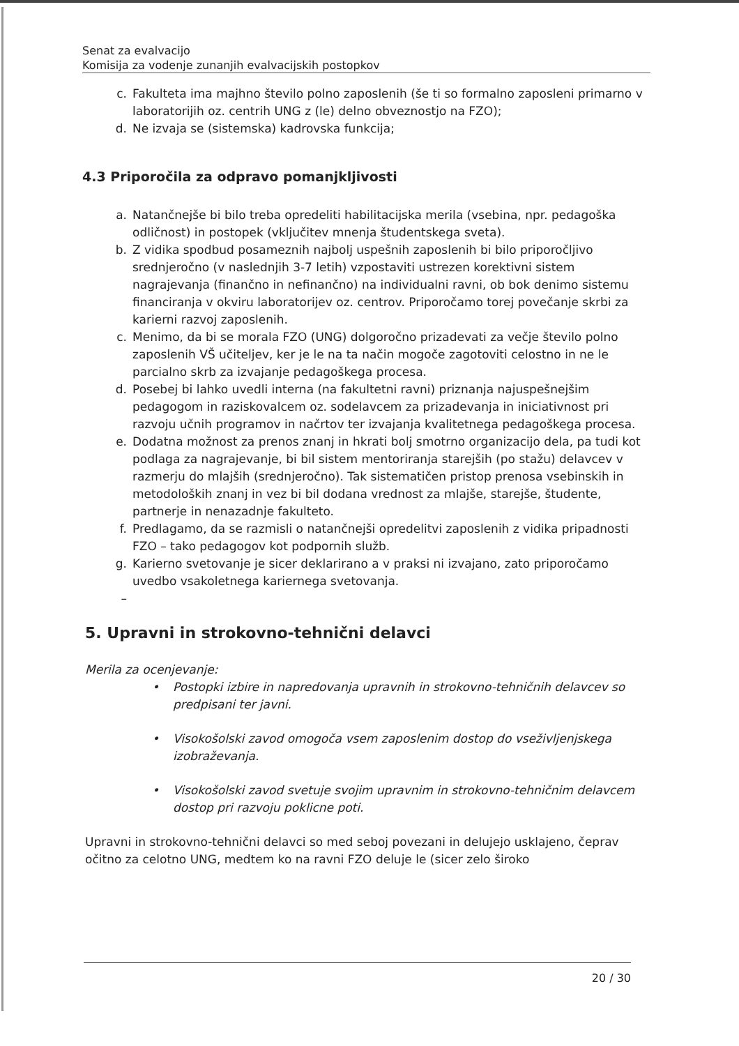Senat za evalvacijo
Komisija za vodenje zunanjih evalvacijskih postopkov
c. Fakulteta ima majhno število polno zaposlenih (še ti so formalno zaposleni primarno v laboratorijih oz. centrih UNG z (le) delno obveznostjo na FZO);
d. Ne izvaja se (sistemska) kadrovska funkcija;
4.3 Priporočila za odpravo pomanjkljivosti
a. Natančnejše bi bilo treba opredeliti habilitacijska merila (vsebina, npr. pedagoška odličnost) in postopek (vključitev mnenja študentskega sveta).
b. Z vidika spodbud posameznih najbolj uspešnih zaposlenih bi bilo priporočljivo srednjeročno (v naslednjih 3-7 letih) vzpostaviti ustrezen korektivni sistem nagrajevanja (finančno in nefinančno) na individualni ravni, ob bok denimo sistemu financiranja v okviru laboratorijev oz. centrov. Priporočamo torej povečanje skrbi za karierni razvoj zaposlenih.
c. Menimo, da bi se morala FZO (UNG) dolgoročno prizadevati za večje število polno zaposlenih VŠ učiteljev, ker je le na ta način mogoče zagotoviti celostno in ne le parcialno skrb za izvajanje pedagoškega procesa.
d. Posebej bi lahko uvedli interna (na fakultetni ravni) priznanja najuspešnejšim pedagogom in raziskovalcem oz. sodelavcem za prizadevanja in iniciativnost pri razvoju učnih programov in načrtov ter izvajanja kvalitetnega pedagoškega procesa.
e. Dodatna možnost za prenos znanj in hkrati bolj smotrno organizacijo dela, pa tudi kot podlaga za nagrajevanje, bi bil sistem mentoriranja starejših (po stažu) delavcev v razmerju do mlajših (srednjeročno). Tak sistematičen pristop prenosa vsebinskih in metodoloških znanj in vez bi bil dodana vrednost za mlajše, starejše, študente, partnerje in nenazadnje fakulteto.
f. Predlagamo, da se razmisli o natančnejši opredelitvi zaposlenih z vidika pripadnosti FZO – tako pedagogov kot podpornih služb.
g. Karierno svetovanje je sicer deklarirano a v praksi ni izvajano, zato priporočamo uvedbo vsakoletnega kariernega svetovanja.
–
5. Upravni in strokovno-tehnični delavci
Merila za ocenjevanje:
• Postopki izbire in napredovanja upravnih in strokovno-tehničnih delavcev so predpisani ter javni.
• Visokošolski zavod omogoča vsem zaposlenim dostop do vseživljenjskega izobraževanja.
• Visokošolski zavod svetuje svojim upravnim in strokovno-tehničnim delavcem dostop pri razvoju poklicne poti.
Upravni in strokovno-tehnični delavci so med seboj povezani in delujejo usklajeno, čeprav očitno za celotno UNG, medtem ko na ravni FZO deluje le (sicer zelo široko
20 / 30